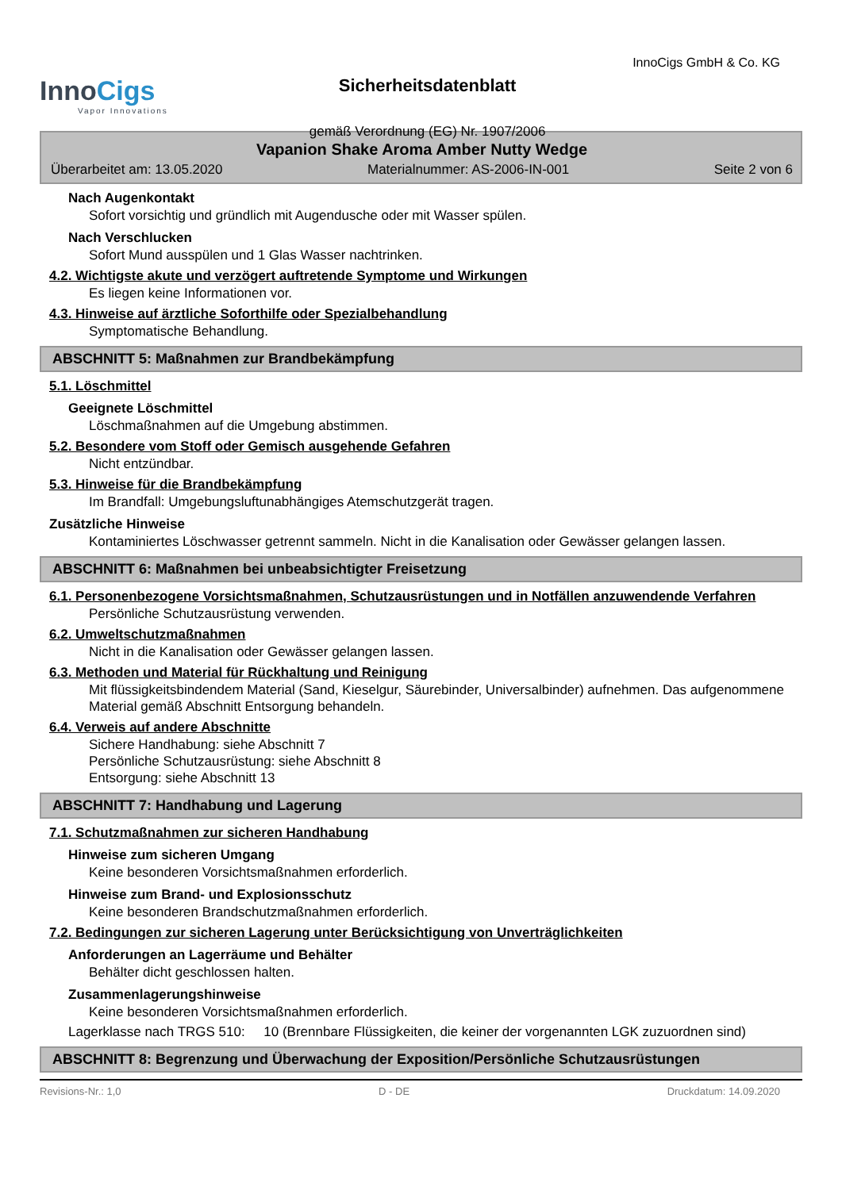InnoCigs
Vapor Innovations
Sicherheitsdatenblatt
gemäß Verordnung (EG) Nr. 1907/2006
InnoCigs GmbH & Co. KG
Vapanion Shake Aroma Amber Nutty Wedge
Überarbeitet am: 13.05.2020 Materialnummer: AS-2006-IN-001 Seite 2 von 6
Nach Augenkontakt
Sofort vorsichtig und gründlich mit Augendusche oder mit Wasser spülen.
Nach Verschlucken
Sofort Mund ausspülen und 1 Glas Wasser nachtrinken.
4.2. Wichtigste akute und verzögert auftretende Symptome und Wirkungen
Es liegen keine Informationen vor.
4.3. Hinweise auf ärztliche Soforthilfe oder Spezialbehandlung
Symptomatische Behandlung.
ABSCHNITT 5: Maßnahmen zur Brandbekämpfung
5.1. Löschmittel
Geeignete Löschmittel
Löschmaßnahmen auf die Umgebung abstimmen.
5.2. Besondere vom Stoff oder Gemisch ausgehende Gefahren
Nicht entzündbar.
5.3. Hinweise für die Brandbekämpfung
Im Brandfall: Umgebungsluftunabhängiges Atemschutzgerät tragen.
Zusätzliche Hinweise
Kontaminiertes Löschwasser getrennt sammeln. Nicht in die Kanalisation oder Gewässer gelangen lassen.
ABSCHNITT 6: Maßnahmen bei unbeabsichtigter Freisetzung
6.1. Personenbezogene Vorsichtsmaßnahmen, Schutzausrüstungen und in Notfällen anzuwendende Verfahren
Persönliche Schutzausrüstung verwenden.
6.2. Umweltschutzmaßnahmen
Nicht in die Kanalisation oder Gewässer gelangen lassen.
6.3. Methoden und Material für Rückhaltung und Reinigung
Mit flüssigkeitsbindendem Material (Sand, Kieselgur, Säurebinder, Universalbinder) aufnehmen. Das aufgenommene Material gemäß Abschnitt Entsorgung behandeln.
6.4. Verweis auf andere Abschnitte
Sichere Handhabung: siehe Abschnitt 7
Persönliche Schutzausrüstung: siehe Abschnitt 8
Entsorgung: siehe Abschnitt 13
ABSCHNITT 7: Handhabung und Lagerung
7.1. Schutzmaßnahmen zur sicheren Handhabung
Hinweise zum sicheren Umgang
Keine besonderen Vorsichtsmaßnahmen erforderlich.
Hinweise zum Brand- und Explosionsschutz
Keine besonderen Brandschutzmaßnahmen erforderlich.
7.2. Bedingungen zur sicheren Lagerung unter Berücksichtigung von Unverträglichkeiten
Anforderungen an Lagerräume und Behälter
Behälter dicht geschlossen halten.
Zusammenlagerungshinweise
Keine besonderen Vorsichtsmaßnahmen erforderlich.
Lagerklasse nach TRGS 510: 10 (Brennbare Flüssigkeiten, die keiner der vorgenannten LGK zuzuordnen sind)
ABSCHNITT 8: Begrenzung und Überwachung der Exposition/Persönliche Schutzausrüstungen
Revisions-Nr.: 1,0 D - DE Druckdatum: 14.09.2020